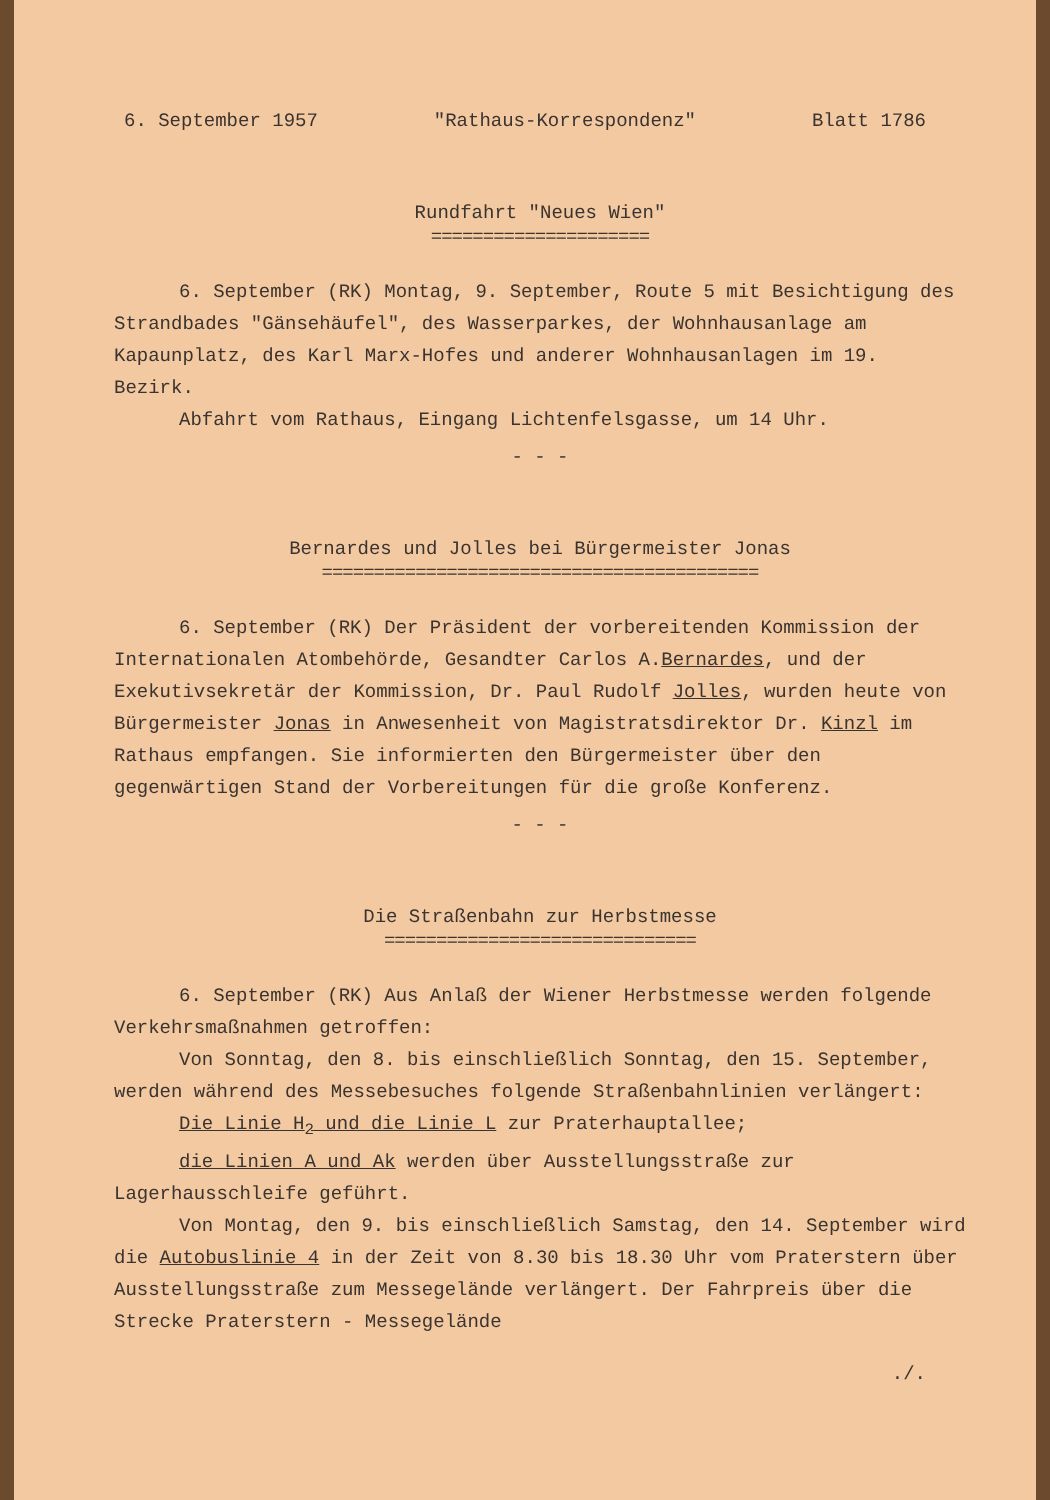6. September 1957 "Rathaus-Korrespondenz" Blatt 1786
Rundfahrt "Neues Wien"
=====================
6. September (RK) Montag, 9. September, Route 5 mit Besichtigung des Strandbades "Gänsehäufel", des Wasserparkes, der Wohnhausanlage am Kapaunplatz, des Karl Marx-Hofes und anderer Wohnhausanlagen im 19. Bezirk.
Abfahrt vom Rathaus, Eingang Lichtenfelsgasse, um 14 Uhr.
- - -
Bernardes und Jolles bei Bürgermeister Jonas
==========================================
6. September (RK) Der Präsident der vorbereitenden Kommission der Internationalen Atombehörde, Gesandter Carlos A.Bernardes, und der Exekutivsekretär der Kommission, Dr. Paul Rudolf Jolles, wurden heute von Bürgermeister Jonas in Anwesenheit von Magistratsdirektor Dr. Kinzl im Rathaus empfangen. Sie informierten den Bürgermeister über den gegenwärtigen Stand der Vorbereitungen für die große Konferenz.
- - -
Die Straßenbahn zur Herbstmesse
==============================
6. September (RK) Aus Anlaß der Wiener Herbstmesse werden folgende Verkehrsmaßnahmen getroffen:
Von Sonntag, den 8. bis einschließlich Sonntag, den 15. September, werden während des Messebesuches folgende Straßenbahnlinien verlängert:
Die Linie H<sub>2</sub> und die Linie L zur Praterhauptallee;
die Linien A und Ak werden über Ausstellungsstraße zur Lagerhausschleife geführt.
Von Montag, den 9. bis einschließlich Samstag, den 14. September wird die Autobuslinie 4 in der Zeit von 8.30 bis 18.30 Uhr vom Praterstern über Ausstellungsstraße zum Messegelände verlängert. Der Fahrpreis über die Strecke Praterstern - Messegelände
./.